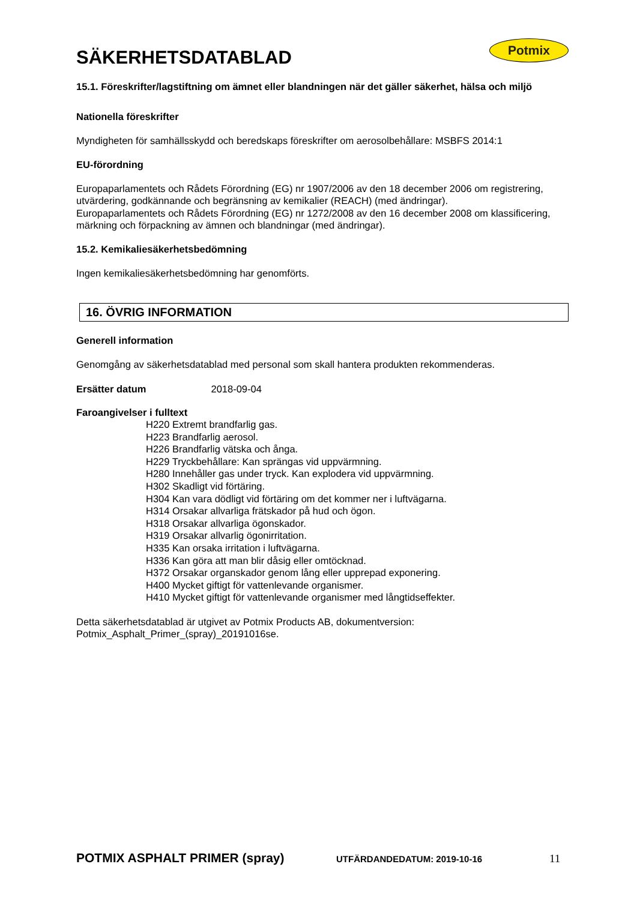Potmix
SÄKERHETSDATABLAD
15.1. Föreskrifter/lagstiftning om ämnet eller blandningen när det gäller säkerhet, hälsa och miljö
Nationella föreskrifter
Myndigheten för samhällsskydd och beredskaps föreskrifter om aerosolbehållare: MSBFS 2014:1
EU-förordning
Europaparlamentets och Rådets Förordning (EG) nr 1907/2006 av den 18 december 2006 om registrering, utvärdering, godkännande och begränsning av kemikalier (REACH) (med ändringar).
Europaparlamentets och Rådets Förordning (EG) nr 1272/2008 av den 16 december 2008 om klassificering, märkning och förpackning av ämnen och blandningar (med ändringar).
15.2. Kemikaliesäkerhetsbedömning
Ingen kemikaliesäkerhetsbedömning har genomförts.
16. ÖVRIG INFORMATION
Generell information
Genomgång av säkerhetsdatablad med personal som skall hantera produkten rekommenderas.
Ersätter datum 2018-09-04
Faroangivelser i fulltext
H220 Extremt brandfarlig gas.
H223 Brandfarlig aerosol.
H226 Brandfarlig vätska och ånga.
H229 Tryckbehållare: Kan sprängas vid uppvärmning.
H280 Innehåller gas under tryck. Kan explodera vid uppvärmning.
H302 Skadligt vid förtäring.
H304 Kan vara dödligt vid förtäring om det kommer ner i luftvägarna.
H314 Orsakar allvarliga frätskador på hud och ögon.
H318 Orsakar allvarliga ögonskador.
H319 Orsakar allvarlig ögonirritation.
H335 Kan orsaka irritation i luftvägarna.
H336 Kan göra att man blir dåsig eller omtöcknad.
H372 Orsakar organskador genom lång eller upprepad exponering.
H400 Mycket giftigt för vattenlevande organismer.
H410 Mycket giftigt för vattenlevande organismer med långtidseffekter.
Detta säkerhetsdatablad är utgivet av Potmix Products AB, dokumentversion: Potmix_Asphalt_Primer_(spray)_20191016se.
POTMIX ASPHALT PRIMER (spray) UTFÄRDANDEDATUM: 2019-10-16 11